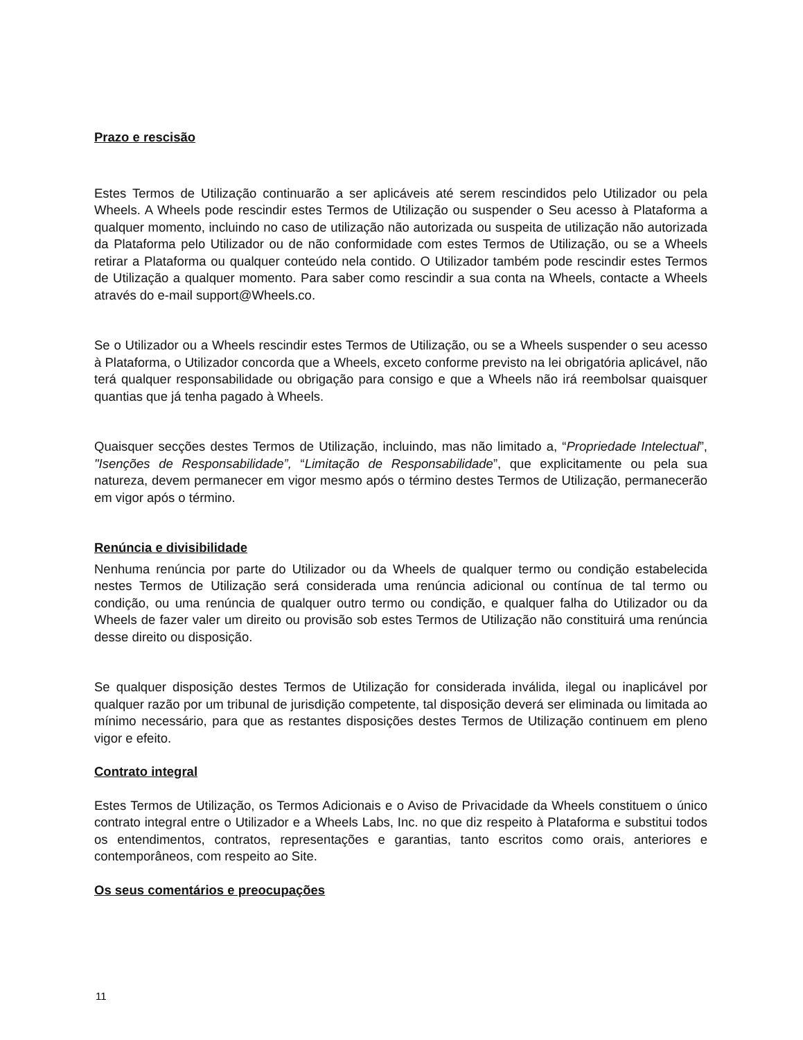Prazo e rescisão
Estes Termos de Utilização continuarão a ser aplicáveis até serem rescindidos pelo Utilizador ou pela Wheels. A Wheels pode rescindir estes Termos de Utilização ou suspender o Seu acesso à Plataforma a qualquer momento, incluindo no caso de utilização não autorizada ou suspeita de utilização não autorizada da Plataforma pelo Utilizador ou de não conformidade com estes Termos de Utilização, ou se a Wheels retirar a Plataforma ou qualquer conteúdo nela contido. O Utilizador também pode rescindir estes Termos de Utilização a qualquer momento. Para saber como rescindir a sua conta na Wheels, contacte a Wheels através do e-mail support@Wheels.co.
Se o Utilizador ou a Wheels rescindir estes Termos de Utilização, ou se a Wheels suspender o seu acesso à Plataforma, o Utilizador concorda que a Wheels, exceto conforme previsto na lei obrigatória aplicável, não terá qualquer responsabilidade ou obrigação para consigo e que a Wheels não irá reembolsar quaisquer quantias que já tenha pagado à Wheels.
Quaisquer secções destes Termos de Utilização, incluindo, mas não limitado a, “Propriedade Intelectual”, "Isenções de Responsabilidade”, “Limitação de Responsabilidade”, que explicitamente ou pela sua natureza, devem permanecer em vigor mesmo após o término destes Termos de Utilização, permanecerão em vigor após o término.
Renúncia e divisibilidade
Nenhuma renúncia por parte do Utilizador ou da Wheels de qualquer termo ou condição estabelecida nestes Termos de Utilização será considerada uma renúncia adicional ou contínua de tal termo ou condição, ou uma renúncia de qualquer outro termo ou condição, e qualquer falha do Utilizador ou da Wheels de fazer valer um direito ou provisão sob estes Termos de Utilização não constituirá uma renúncia desse direito ou disposição.
Se qualquer disposição destes Termos de Utilização for considerada inválida, ilegal ou inaplicável por qualquer razão por um tribunal de jurisdição competente, tal disposição deverá ser eliminada ou limitada ao mínimo necessário, para que as restantes disposições destes Termos de Utilização continuem em pleno vigor e efeito.
Contrato integral
Estes Termos de Utilização, os Termos Adicionais e o Aviso de Privacidade da Wheels constituem o único contrato integral entre o Utilizador e a Wheels Labs, Inc. no que diz respeito à Plataforma e substitui todos os entendimentos, contratos, representações e garantias, tanto escritos como orais, anteriores e contemporâneos, com respeito ao Site.
Os seus comentários e preocupações
11